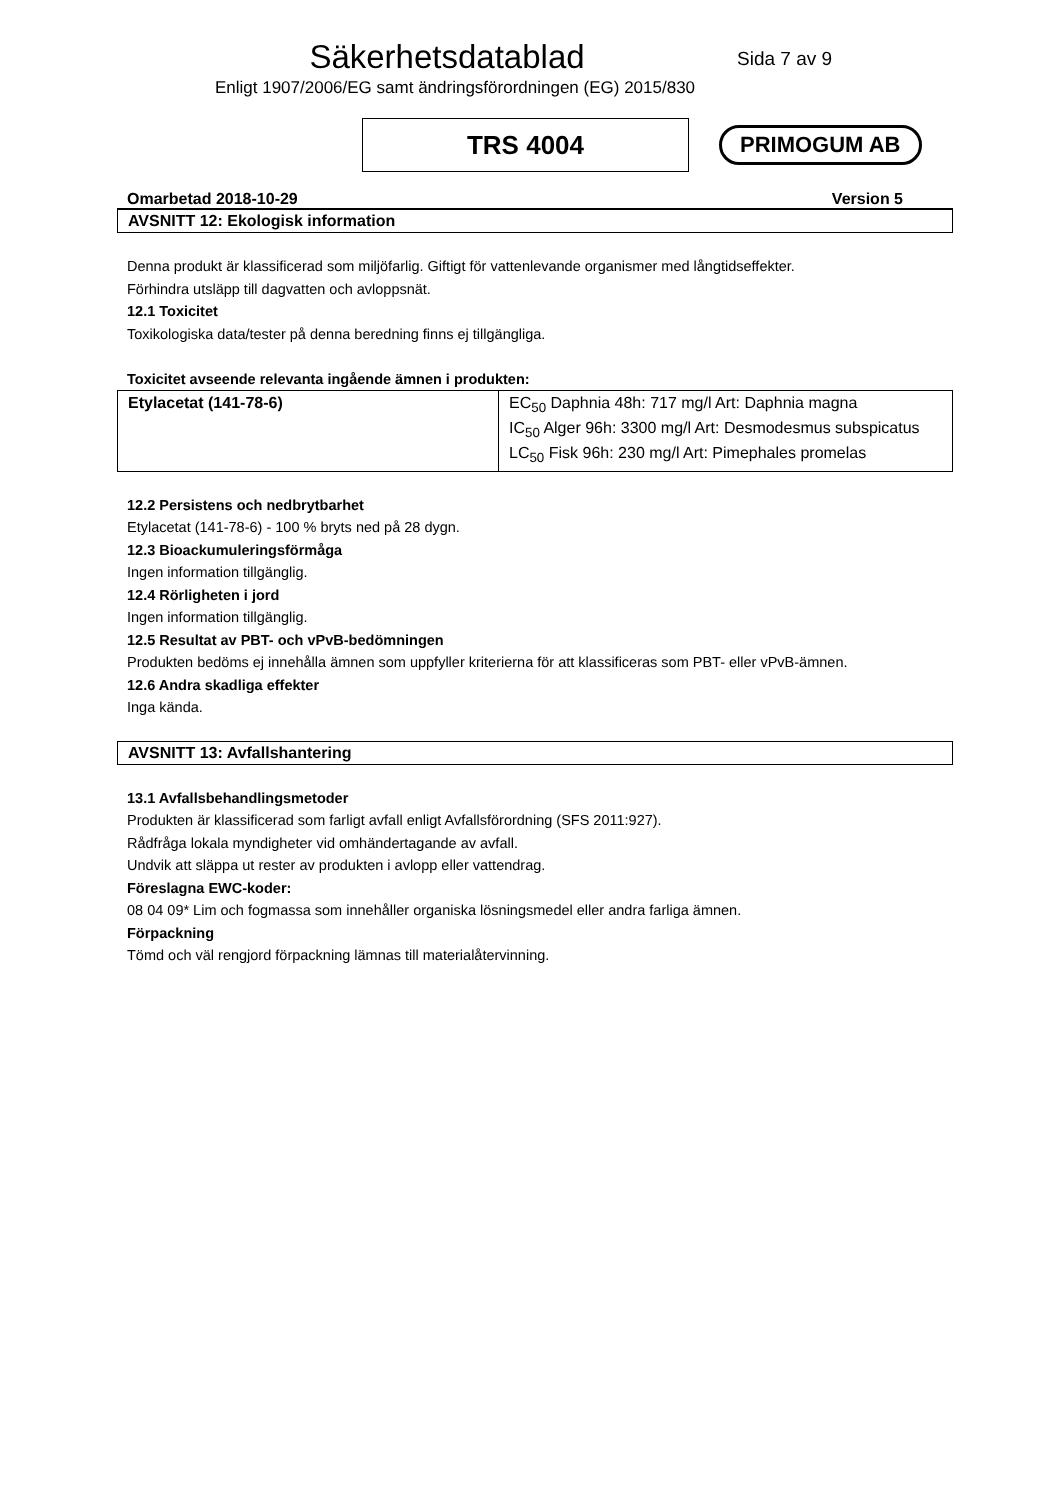Säkerhetsdatablad
Sida 7 av 9
Enligt 1907/2006/EG samt ändringsförordningen (EG) 2015/830
TRS 4004
PRIMOGUM AB
Omarbetad 2018-10-29 Version 5
AVSNITT 12: Ekologisk information
Denna produkt är klassificerad som miljöfarlig. Giftigt för vattenlevande organismer med långtidseffekter.
Förhindra utsläpp till dagvatten och avloppsnät.
12.1 Toxicitet
Toxikologiska data/tester på denna beredning finns ej tillgängliga.
Toxicitet avseende relevanta ingående ämnen i produkten:
| Etylacetat (141-78-6) | EC<sub>50</sub> Daphnia 48h: 717 mg/l Art: Daphnia magna IC<sub>50</sub> Alger 96h: 3300 mg/l Art: Desmodesmus subspicatus LC<sub>50</sub> Fisk 96h: 230 mg/l Art: Pimephales promelas |
12.2 Persistens och nedbrytbarhet
Etylacetat (141-78-6) - 100 % bryts ned på 28 dygn.
12.3 Bioackumuleringsförmåga
Ingen information tillgänglig.
12.4 Rörligheten i jord
Ingen information tillgänglig.
12.5 Resultat av PBT- och vPvB-bedömningen
Produkten bedöms ej innehålla ämnen som uppfyller kriterierna för att klassificeras som PBT- eller vPvB-ämnen.
12.6 Andra skadliga effekter
Inga kända.
AVSNITT 13: Avfallshantering
13.1 Avfallsbehandlingsmetoder
Produkten är klassificerad som farligt avfall enligt Avfallsförordning (SFS 2011:927).
Rådfråga lokala myndigheter vid omhändertagande av avfall.
Undvik att släppa ut rester av produkten i avlopp eller vattendrag.
Föreslagna EWC-koder:
08 04 09* Lim och fogmassa som innehåller organiska lösningsmedel eller andra farliga ämnen.
Förpackning
Tömd och väl rengjord förpackning lämnas till materialåtervinning.